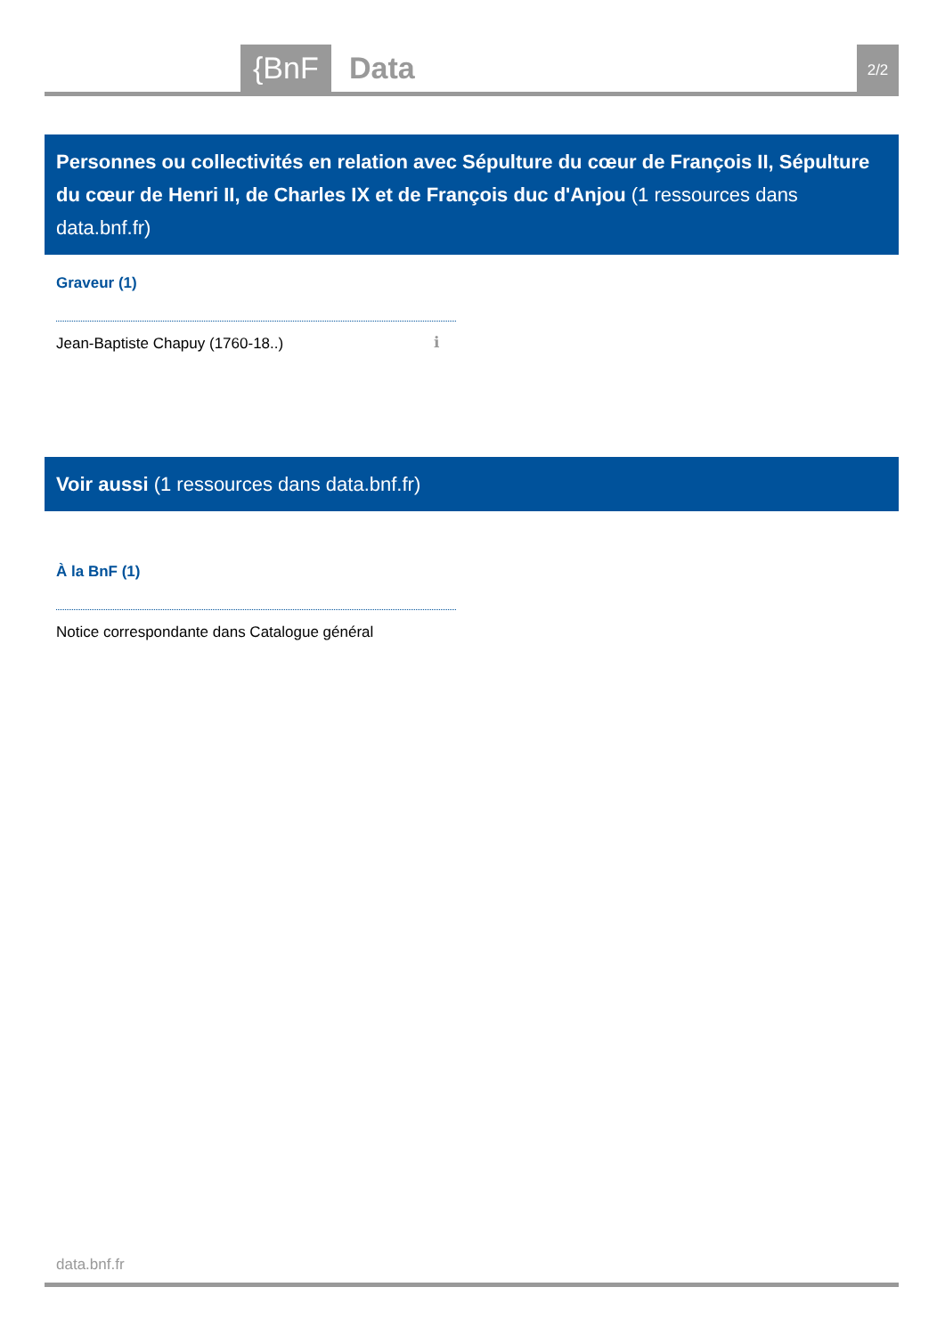{BnF Data 2/2
Personnes ou collectivités en relation avec Sépulture du cœur de François II, Sépulture du cœur de Henri II, de Charles IX et de François duc d'Anjou (1 ressources dans data.bnf.fr)
Graveur (1)
Jean-Baptiste Chapuy (1760-18..)
ℹ
Voir aussi (1 ressources dans data.bnf.fr)
À la BnF (1)
Notice correspondante dans Catalogue général
data.bnf.fr